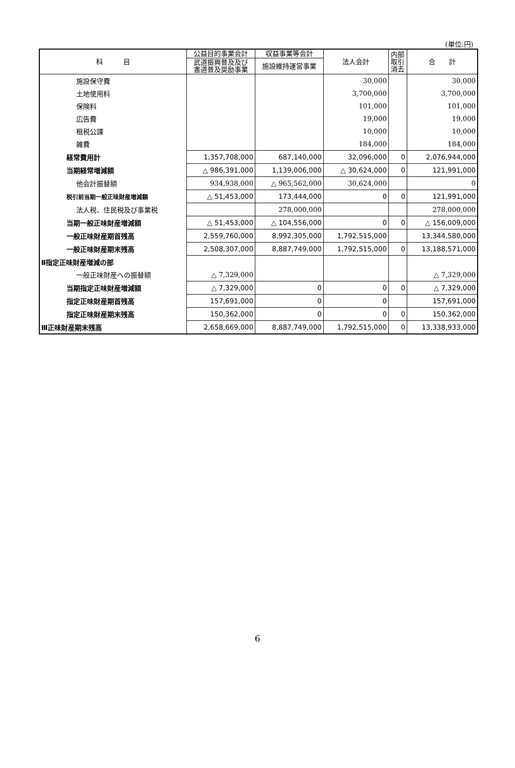(単位:円)
| 科 目 | 公益目的事業会計 | 収益事業等会計 | 法人会計 | 内部 取引 消去 | 合 計 |
| --- | --- | --- | --- | --- | --- |
| | 武道振興普及及び 書道普及奨励事業 | 施設維持運営事業 | | | |
| 施設保守費 | | | 30,000 | | 30,000 |
| 土地使用料 | | | 3,700,000 | | 3,700,000 |
| 保険料 | | | 101,000 | | 101,000 |
| 広告費 | | | 19,000 | | 19,000 |
| 租税公課 | | | 10,000 | | 10,000 |
| 雑費 | | | 184,000 | | 184,000 |
| 経常費用計 | 1,357,708,000 | 687,140,000 | 32,096,000 | 0 | 2,076,944,000 |
| 当期経常増減額 | △ 986,391,000 | 1,139,006,000 | △ 30,624,000 | 0 | 121,991,000 |
| 他会計振替額 | 934,938,000 | △ 965,562,000 | 30,624,000 | | 0 |
| 税引前当期一般正味財産増減額 | △ 51,453,000 | 173,444,000 | 0 | 0 | 121,991,000 |
| 法人税、住民税及び事業税 | | 278,000,000 | | | 278,000,000 |
| 当期一般正味財産増減額 | △ 51,453,000 | △ 104,556,000 | 0 | 0 | △ 156,009,000 |
| 一般正味財産期首残高 | 2,559,760,000 | 8,992,305,000 | 1,792,515,000 | | 13,344,580,000 |
| 一般正味財産期末残高 | 2,508,307,000 | 8,887,749,000 | 1,792,515,000 | 0 | 13,188,571,000 |
| Ⅱ指定正味財産増減の部 | | | | | |
| 一般正味財産への振替額 | △ 7,329,000 | | | | △ 7,329,000 |
| 当期指定正味財産増減額 | △ 7,329,000 | 0 | 0 | 0 | △ 7,329,000 |
| 指定正味財産期首残高 | 157,691,000 | 0 | 0 | | 157,691,000 |
| 指定正味財産期末残高 | 150,362,000 | 0 | 0 | 0 | 150,362,000 |
| Ⅲ正味財産期末残高 | 2,658,669,000 | 8,887,749,000 | 1,792,515,000 | 0 | 13,338,933,000 |
6